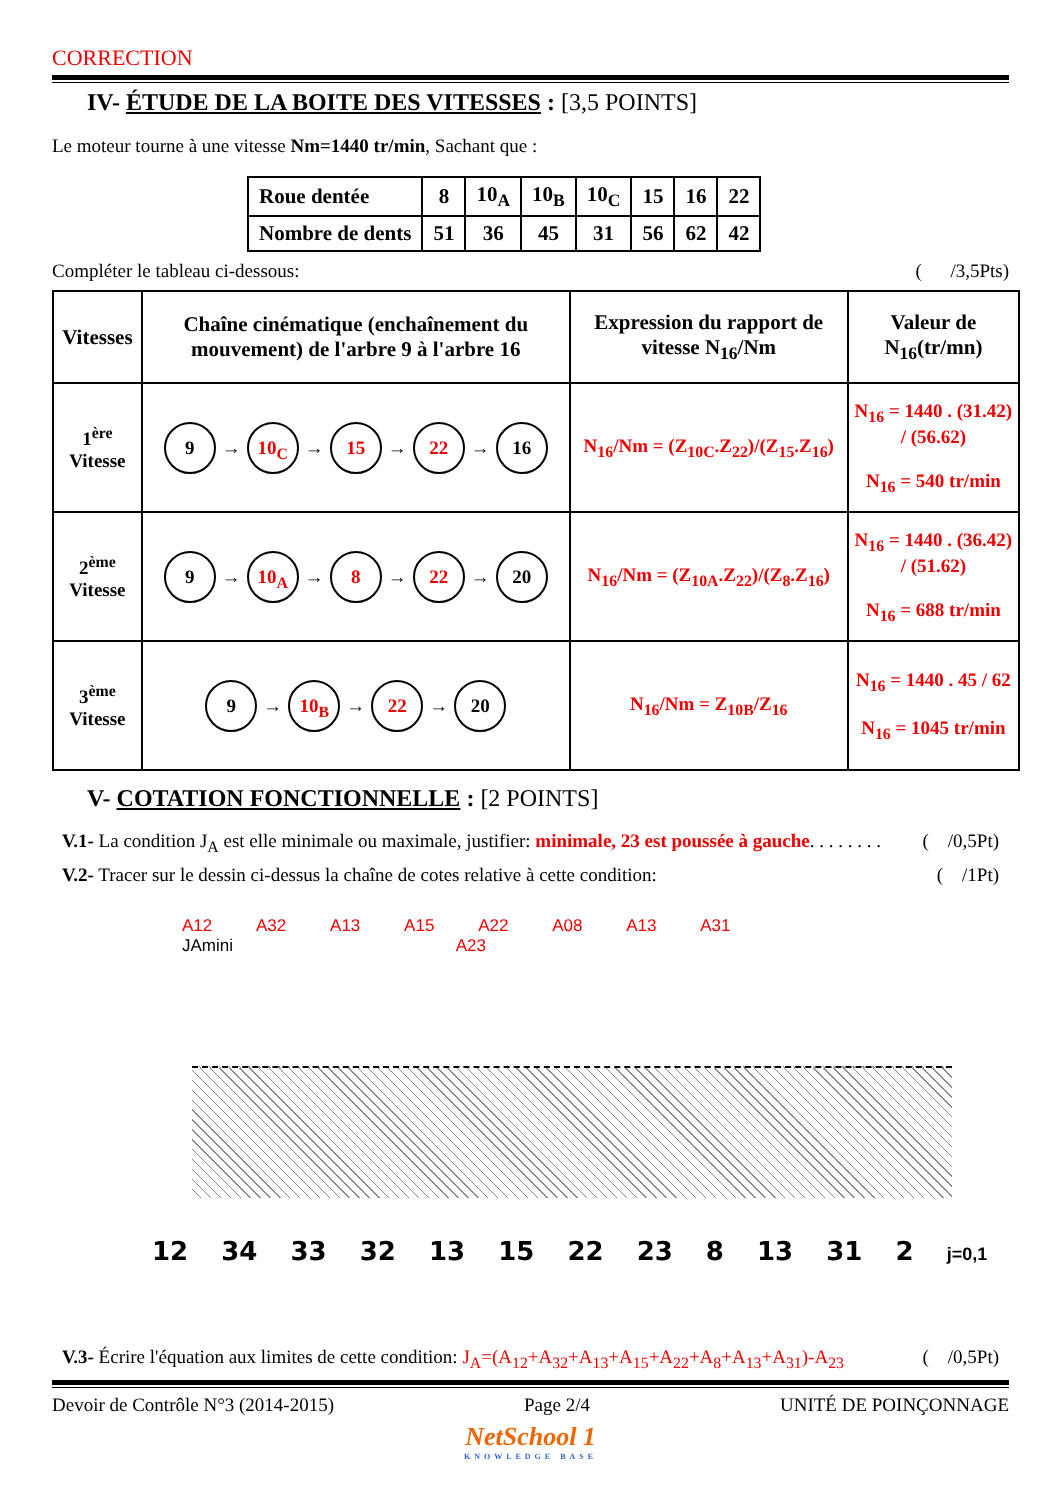CORRECTION
IV- ÉTUDE DE LA BOITE DES VITESSES : [3,5 POINTS]
Le moteur tourne à une vitesse Nm=1440 tr/min, Sachant que :
| Roue dentée | 8 | 10<sub>A</sub> | 10<sub>B</sub> | 10<sub>C</sub> | 15 | 16 | 22 |
| Nombre de dents | 51 | 36 | 45 | 31 | 56 | 62 | 42 |
Compléter le tableau ci-dessous: ( /3,5Pts)
| Vitesses | Chaîne cinématique (enchaînement du mouvement) de l'arbre 9 à l'arbre 16 | Expression du rapport de vitesse N<sub>16</sub>/Nm | Valeur de N<sub>16</sub>(tr/mn) |
| --- | --- | --- | --- |
| 1<sup>ère</sup> Vitesse | 9 → 10<sub>C</sub> → 15 → 22 → 16 | N<sub>16</sub>/Nm = (Z<sub>10C</sub>.Z<sub>22</sub>)/(Z<sub>15</sub>.Z<sub>16</sub>) | N<sub>16</sub> = 1440 . (31.42) / (56.62) N<sub>16</sub> = 540 tr/min |
| 2<sup>ème</sup> Vitesse | 9 → 10<sub>A</sub> → 8 → 22 → 20 | N<sub>16</sub>/Nm = (Z<sub>10A</sub>.Z<sub>22</sub>)/(Z<sub>8</sub>.Z<sub>16</sub>) | N<sub>16</sub> = 1440 . (36.42) / (51.62) N<sub>16</sub> = 688 tr/min |
| 3<sup>ème</sup> Vitesse | 9 → 10<sub>B</sub> → 22 → 20 | N<sub>16</sub>/Nm = Z<sub>10B</sub>/Z<sub>16</sub> | N<sub>16</sub> = 1440 . 45 / 62 N<sub>16</sub> = 1045 tr/min |
V- COTATION FONCTIONNELLE : [2 POINTS]
V.1- La condition J<sub>A</sub> est elle minimale ou maximale, justifier: minimale, 23 est poussée à gauche. . . . . . . . ( /0,5Pt)
V.2- Tracer sur le dessin ci-dessus la chaîne de cotes relative à cette condition: ( /1Pt)
A12 A32 A13 A15 A22 A08 A13 A31
JAmini A23
12 34 33 32 13 15 22 23 8 13 31 2 j=0,1
V.3- Écrire l'équation aux limites de cette condition: J<sub>A</sub>=(A<sub>12</sub>+A<sub>32</sub>+A<sub>13</sub>+A<sub>15</sub>+A<sub>22</sub>+A<sub>8</sub>+A<sub>13</sub>+A<sub>31</sub>)-A<sub>23</sub> ( /0,5Pt)
Devoir de Contrôle N°3 (2014-2015) Page 2/4 UNITÉ DE POINÇONNAGE
NetSchool 1
KNOWLEDGE BASE